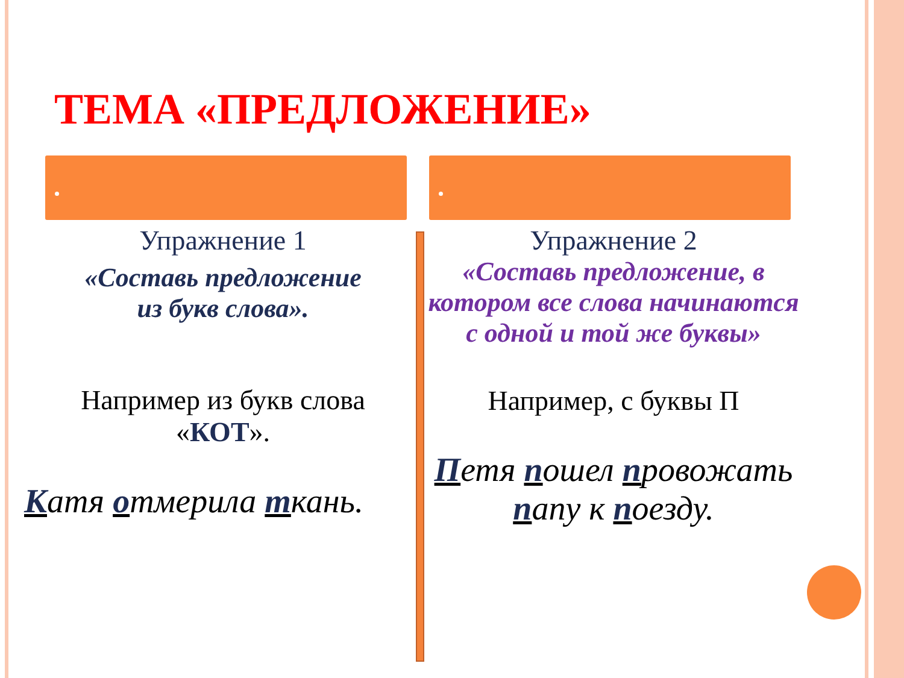ТЕМА «ПРЕДЛОЖЕНИЕ»
Упражнение 1
«Составь предложение
из букв слова».
Например из букв слова
«КОТ».
Катя отмерила ткань.
Упражнение 2
«Составь предложение, в котором все слова начинаются с одной и той же буквы»
Например, с буквы П
Петя пошел провожать папу к поезду.